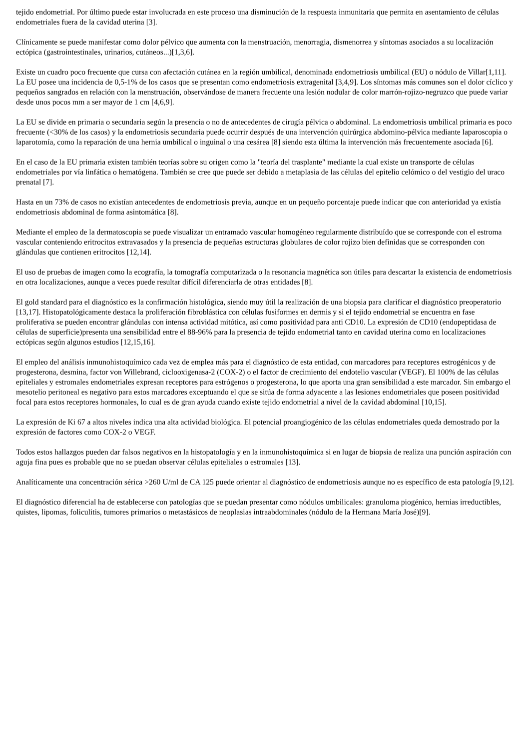tejido endometrial. Por último puede estar involucrada en este proceso una disminución de la respuesta inmunitaria que permita en asentamiento de células endometriales fuera de la cavidad uterina [3].
Clínicamente se puede manifestar como dolor pélvico que aumenta con la menstruación, menorragia, dismenorrea y síntomas asociados a su localización ectópica (gastrointestinales, urinarios, cutáneos...)[1,3,6].
Existe un cuadro poco frecuente que cursa con afectación cutánea en la región umbilical, denominada endometriosis umbilical (EU) o nódulo de Villar[1,11]. La EU posee una incidencia de 0,5-1% de los casos que se presentan como endometriosis extragenital [3,4,9]. Los síntomas más comunes son el dolor cíclico y pequeños sangrados en relación con la menstruación, observándose de manera frecuente una lesión nodular de color marrón-rojizo-negruzco que puede variar desde unos pocos mm a ser mayor de 1 cm [4,6,9].
La EU se divide en primaria o secundaria según la presencia o no de antecedentes de cirugía pélvica o abdominal. La endometriosis umbilical primaria es poco frecuente (<30% de los casos) y la endometriosis secundaria puede ocurrir después de una intervención quirúrgica abdomino-pélvica mediante laparoscopia o laparotomía, como la reparación de una hernia umbilical o inguinal o una cesárea [8] siendo esta última la intervención más frecuentemente asociada [6].
En el caso de la EU primaria existen también teorías sobre su origen como la "teoría del trasplante" mediante la cual existe un transporte de células endometriales por vía linfática o hematógena. También se cree que puede ser debido a metaplasia de las células del epitelio celómico o del vestigio del uraco prenatal [7].
Hasta en un 73% de casos no existían antecedentes de endometriosis previa, aunque en un pequeño porcentaje puede indicar que con anterioridad ya existía endometriosis abdominal de forma asintomática [8].
Mediante el empleo de la dermatoscopia se puede visualizar un entramado vascular homogéneo regularmente distribuído que se corresponde con el estroma vascular conteniendo eritrocitos extravasados y la presencia de pequeñas estructuras globulares de color rojizo bien definidas que se corresponden con glándulas que contienen eritrocitos [12,14].
El uso de pruebas de imagen como la ecografía, la tomografía computarizada o la resonancia magnética son útiles para descartar la existencia de endometriosis en otra localizaciones, aunque a veces puede resultar difícil diferenciarla de otras entidades [8].
El gold standard para el diagnóstico es la confirmación histológica, siendo muy útil la realización de una biopsia para clarificar el diagnóstico preoperatorio [13,17]. Histopatológicamente destaca la proliferación fibroblástica con células fusiformes en dermis y si el tejido endometrial se encuentra en fase proliferativa se pueden encontrar glándulas con intensa actividad mitótica, así como positividad para anti CD10. La expresión de CD10 (endopeptidasa de células de superficie)presenta una sensibilidad entre el 88-96% para la presencia de tejido endometrial tanto en cavidad uterina como en localizaciones ectópicas según algunos estudios [12,15,16].
El empleo del análisis inmunohistoquímico cada vez de emplea más para el diagnóstico de esta entidad, con marcadores para receptores estrogénicos y de progesterona, desmina, factor von Willebrand, ciclooxigenasa-2 (COX-2) o el factor de crecimiento del endotelio vascular (VEGF). El 100% de las células epiteliales y estromales endometriales expresan receptores para estrógenos o progesterona, lo que aporta una gran sensibilidad a este marcador. Sin embargo el mesotelio peritoneal es negativo para estos marcadores exceptuando el que se sitúa de forma adyacente a las lesiones endometriales que poseen positividad focal para estos receptores hormonales, lo cual es de gran ayuda cuando existe tejido endometrial a nivel de la cavidad abdominal [10,15].
La expresión de Ki 67 a altos niveles indica una alta actividad biológica. El potencial proangiogénico de las células endometriales queda demostrado por la expresión de factores como COX-2 o VEGF.
Todos estos hallazgos pueden dar falsos negativos en la histopatología y en la inmunohistoquímica si en lugar de biopsia de realiza una punción aspiración con aguja fina pues es probable que no se puedan observar células epiteliales o estromales [13].
Analíticamente una concentración sérica >260 U/ml de CA 125 puede orientar al diagnóstico de endometriosis aunque no es específico de esta patología [9,12].
El diagnóstico diferencial ha de establecerse con patologías que se puedan presentar como nódulos umbilicales: granuloma piogénico, hernias irreductibles, quistes, lipomas, foliculitis, tumores primarios o metastásicos de neoplasias intraabdominales (nódulo de la Hermana María José)[9].